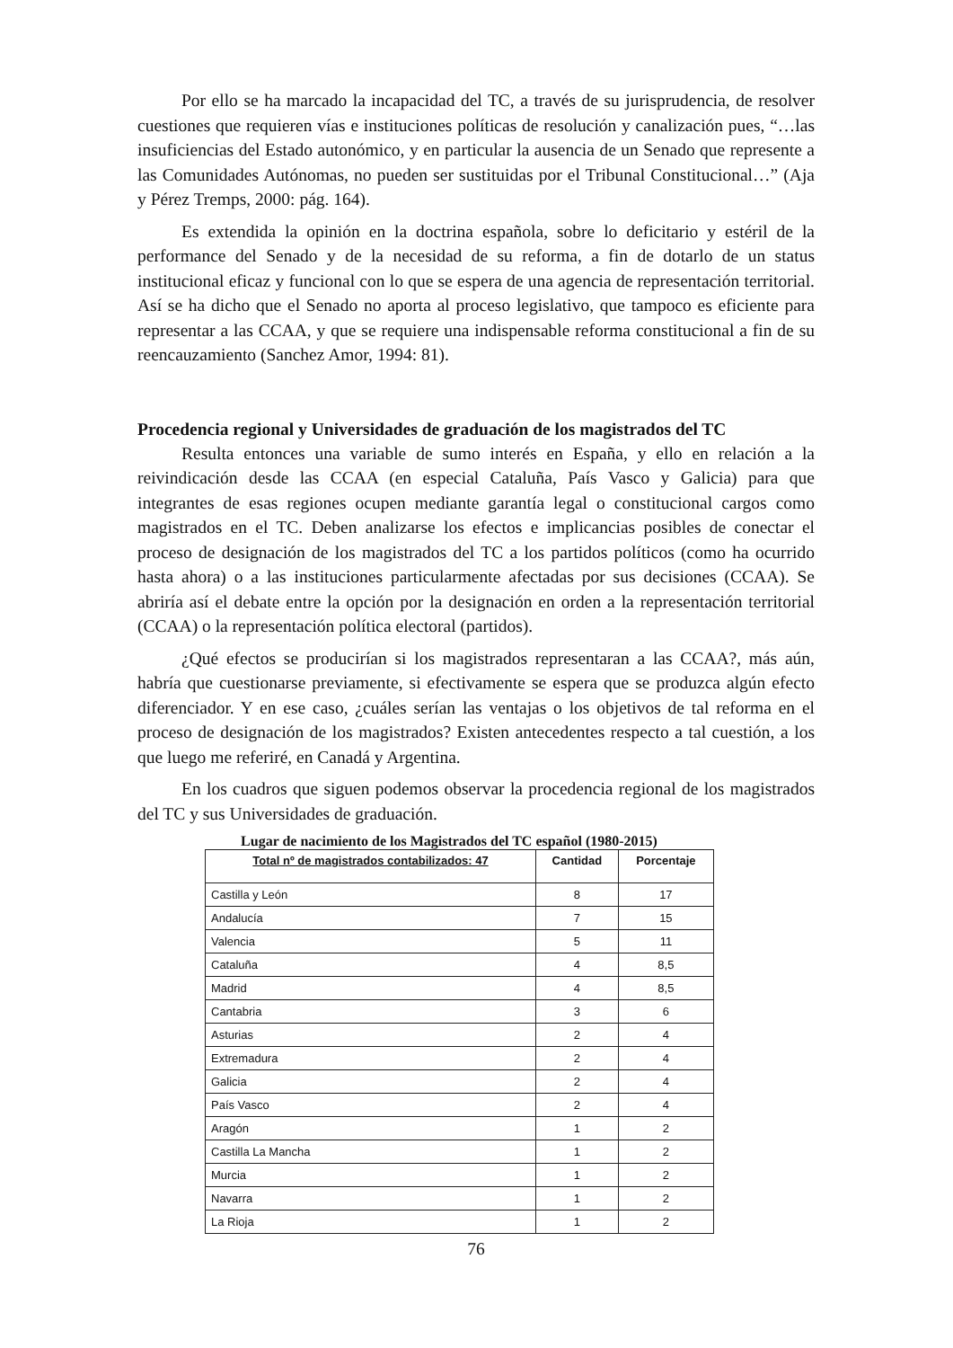Por ello se ha marcado la incapacidad del TC, a través de su jurisprudencia, de resolver cuestiones que requieren vías e instituciones políticas de resolución y canalización pues, “…las insuficiencias del Estado autonómico, y en particular la ausencia de un Senado que represente a las Comunidades Autónomas, no pueden ser sustituidas por el Tribunal Constitucional…” (Aja y Pérez Tremps, 2000: pág. 164).
Es extendida la opinión en la doctrina española, sobre lo deficitario y estéril de la performance del Senado y de la necesidad de su reforma, a fin de dotarlo de un status institucional eficaz y funcional con lo que se espera de una agencia de representación territorial. Así se ha dicho que el Senado no aporta al proceso legislativo, que tampoco es eficiente para representar a las CCAA, y que se requiere una indispensable reforma constitucional a fin de su reencauzamiento (Sanchez Amor, 1994: 81).
Procedencia regional y Universidades de graduación de los magistrados del TC
Resulta entonces una variable de sumo interés en España, y ello en relación a la reivindicación desde las CCAA (en especial Cataluña, País Vasco y Galicia) para que integrantes de esas regiones ocupen mediante garantía legal o constitucional cargos como magistrados en el TC. Deben analizarse los efectos e implicancias posibles de conectar el proceso de designación de los magistrados del TC a los partidos políticos (como ha ocurrido hasta ahora) o a las instituciones particularmente afectadas por sus decisiones (CCAA). Se abriría así el debate entre la opción por la designación en orden a la representación territorial (CCAA) o la representación política electoral (partidos).
¿Qué efectos se producirían si los magistrados representaran a las CCAA?, más aún, habría que cuestionarse previamente, si efectivamente se espera que se produzca algún efecto diferenciador. Y en ese caso, ¿cuáles serían las ventajas o los objetivos de tal reforma en el proceso de designación de los magistrados? Existen antecedentes respecto a tal cuestión, a los que luego me referiré, en Canadá y Argentina.
En los cuadros que siguen podemos observar la procedencia regional de los magistrados del TC y sus Universidades de graduación.
Lugar de nacimiento de los Magistrados del TC español (1980-2015)
| Total nº de magistrados contabilizados: 47 | Cantidad | Porcentaje |
| --- | --- | --- |
| Castilla y León | 8 | 17 |
| Andalucía | 7 | 15 |
| Valencia | 5 | 11 |
| Cataluña | 4 | 8,5 |
| Madrid | 4 | 8,5 |
| Cantabria | 3 | 6 |
| Asturias | 2 | 4 |
| Extremadura | 2 | 4 |
| Galicia | 2 | 4 |
| País Vasco | 2 | 4 |
| Aragón | 1 | 2 |
| Castilla La Mancha | 1 | 2 |
| Murcia | 1 | 2 |
| Navarra | 1 | 2 |
| La Rioja | 1 | 2 |
76